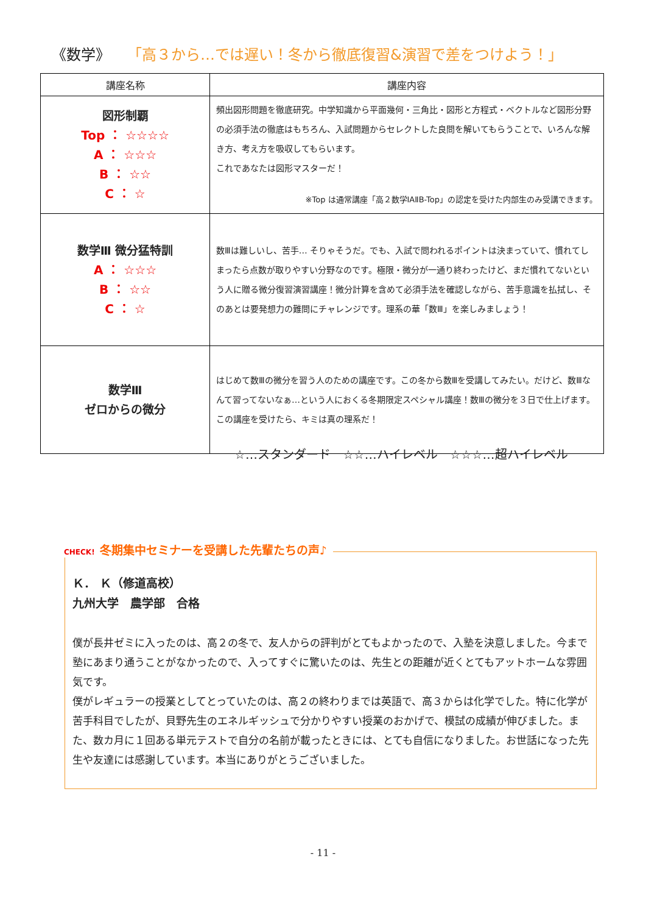《数学》 「高３から…では遅い！冬から徹底復習&演習で差をつけよう！」
| 講座名称 | 講座内容 |
| --- | --- |
| 図形制覇 Top ： ☆☆☆☆ A ： ☆☆☆ B ： ☆☆ C ： ☆ | 頻出図形問題を徹底研究。中学知識から平面幾何・三角比・図形と方程式・ベクトルなど図形分野の必須手法の徹底はもちろん、入試問題からセレクトした良問を解いてもらうことで、いろんな解き方、考え方を吸収してもらいます。 これであなたは図形マスターだ！ ※Top は通常講座「高２数学ⅠAⅡB-Top」の認定を受けた内部生のみ受講できます。 |
| 数学Ⅲ 微分猛特訓 A ： ☆☆☆ B ： ☆☆ C ： ☆ | 数Ⅲは難しいし、苦手… そりゃそうだ。でも、入試で問われるポイントは決まっていて、慣れてしまったら点数が取りやすい分野なのです。極限・微分が一通り終わったけど、まだ慣れてないという人に贈る微分復習演習講座！微分計算を含めて必須手法を確認しながら、苦手意識を払拭し、そのあとは要発想力の難問にチャレンジです。理系の華「数Ⅲ」を楽しみましょう！ |
| 数学Ⅲ ゼロからの微分 | はじめて数Ⅲの微分を習う人のための講座です。この冬から数Ⅲを受講してみたい。だけど、数Ⅲなんて習ってないなぁ…という人におくる冬期限定スペシャル講座！数Ⅲの微分を３日で仕上げます。この講座を受けたら、キミは真の理系だ！ |
☆…スタンダード　☆☆…ハイレベル　☆☆☆…超ハイレベル
Ｋ． Ｋ（修道高校）
九州大学　農学部　合格
僕が長井ゼミに入ったのは、高２の冬で、友人からの評判がとてもよかったので、入塾を決意しました。今まで塾にあまり通うことがなかったので、入ってすぐに驚いたのは、先生との距離が近くとてもアットホームな雰囲気です。
僕がレギュラーの授業としてとっていたのは、高２の終わりまでは英語で、高３からは化学でした。特に化学が苦手科目でしたが、貝野先生のエネルギッシュで分かりやすい授業のおかげで、模試の成績が伸びました。また、数カ月に１回ある単元テストで自分の名前が載ったときには、とても自信になりました。お世話になった先生や友達には感謝しています。本当にありがとうございました。
CHECK! 冬期集中セミナーを受講した先輩たちの声♪
- 11 -